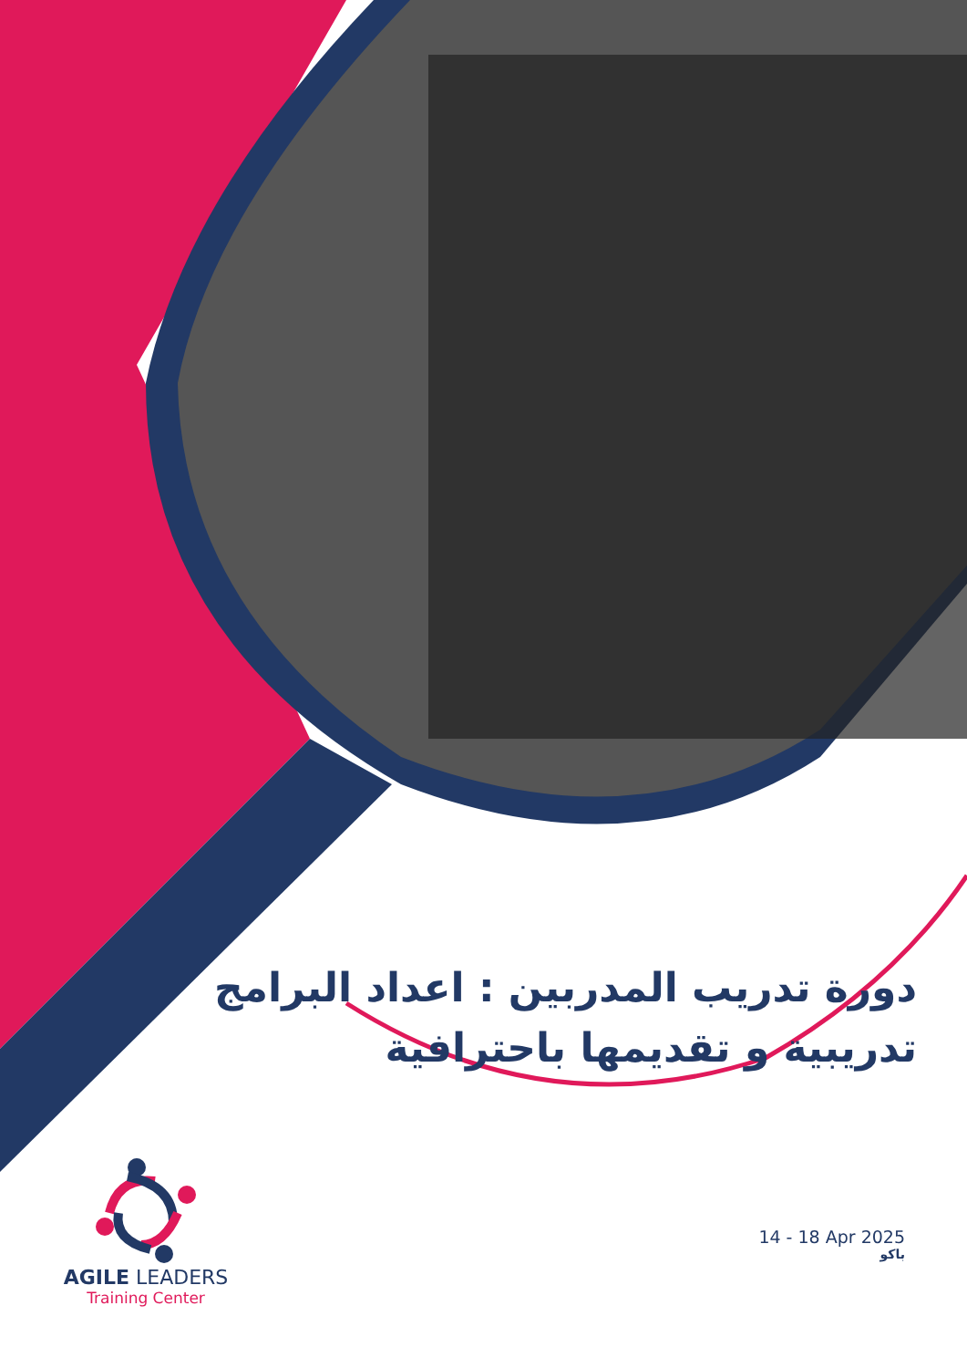دورة تدريب المدربين : اعداد البرامج تدريبية و تقديمها باحترافية
14 - 18 Apr 2025
باكو
AGILE LEADERS
Training Center